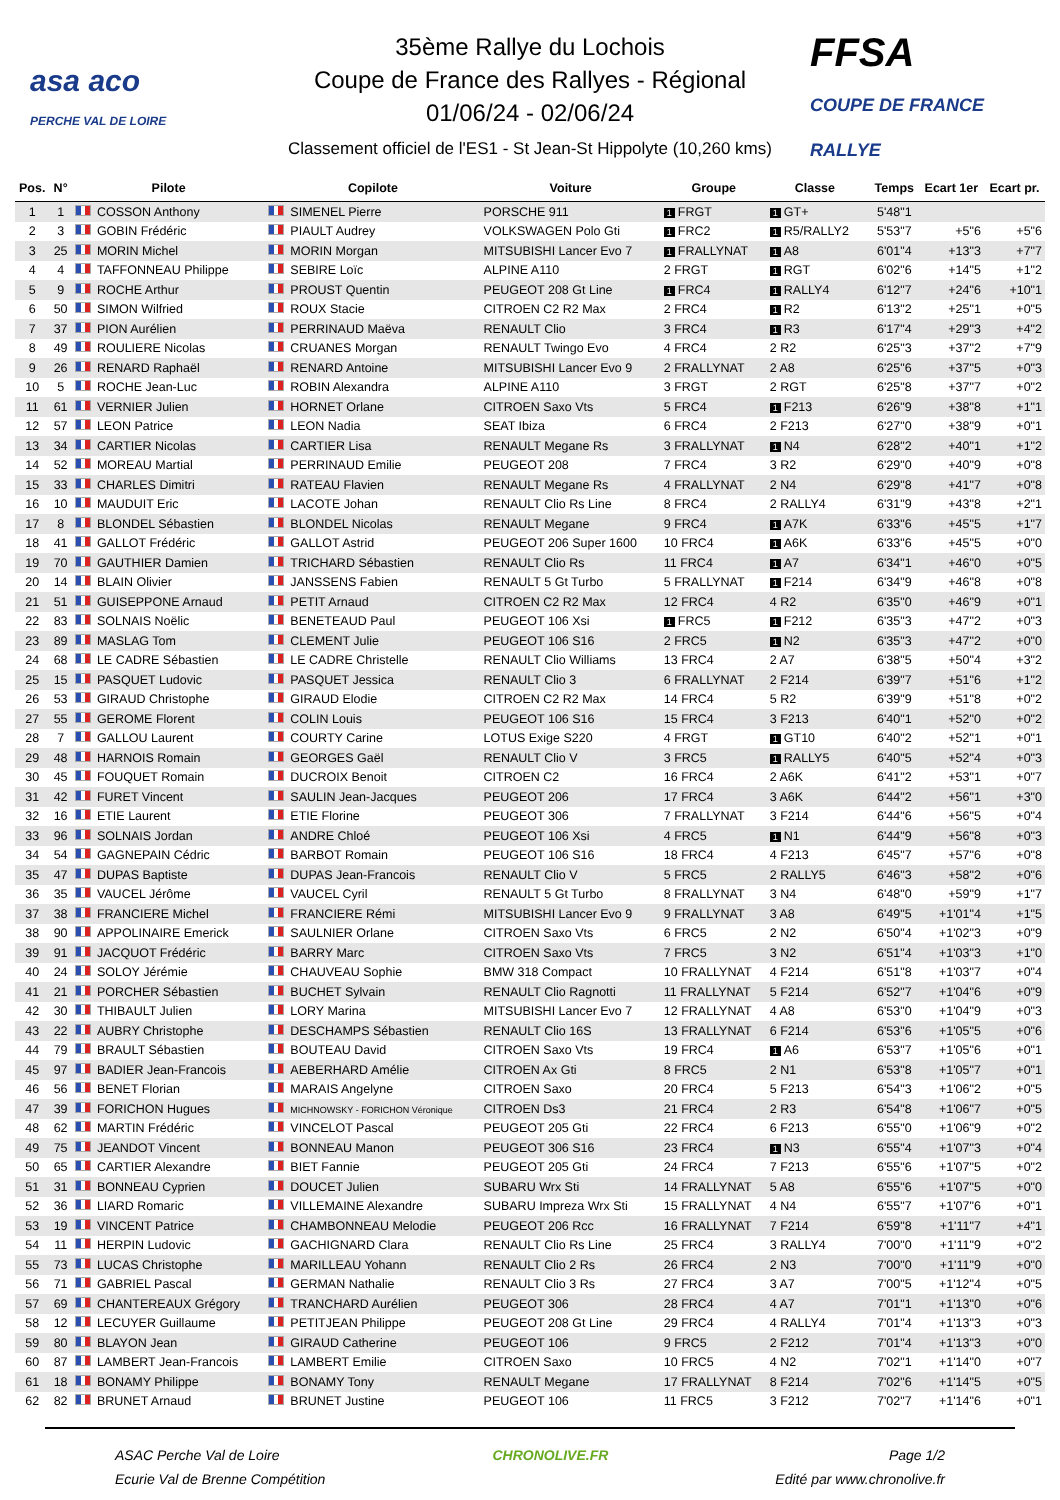asa aco
PERCHE VAL DE LOIRE
35ème Rallye du Lochois
Coupe de France des Rallyes - Régional
01/06/24 - 02/06/24
Classement officiel de l'ES1 - St Jean-St Hippolyte (10,260 kms)
FFSA
COUPE DE FRANCE RALLYE
| Pos. | N° | Pilote | Copilote | Voiture | Groupe | Classe | | Temps | Ecart 1er | Ecart pr. |
| --- | --- | --- | --- | --- | --- | --- | --- | --- | --- | --- |
| 1 | 1 | COSSON Anthony | SIMENEL Pierre | PORSCHE 911 | 1 FRGT | 1 GT+ | | 5'48"1 | | |
| 2 | 3 | GOBIN Frédéric | PIAULT Audrey | VOLKSWAGEN Polo Gti | 1 FRC2 | 1 R5/RALLY2 | | 5'53"7 | +5"6 | +5"6 |
| 3 | 25 | MORIN Michel | MORIN Morgan | MITSUBISHI Lancer Evo 7 | 1 FRALLYNAT | 1 A8 | | 6'01"4 | +13"3 | +7"7 |
| 4 | 4 | TAFFONNEAU Philippe | SEBIRE Loïc | ALPINE A110 | 2 FRGT | 1 RGT | | 6'02"6 | +14"5 | +1"2 |
| 5 | 9 | ROCHE Arthur | PROUST Quentin | PEUGEOT 208 Gt Line | 1 FRC4 | 1 RALLY4 | | 6'12"7 | +24"6 | +10"1 |
| 6 | 50 | SIMON Wilfried | ROUX Stacie | CITROEN C2 R2 Max | 2 FRC4 | 1 R2 | | 6'13"2 | +25"1 | +0"5 |
| 7 | 37 | PION Aurélien | PERRINAUD Maëva | RENAULT Clio | 3 FRC4 | 1 R3 | | 6'17"4 | +29"3 | +4"2 |
| 8 | 49 | ROULIERE Nicolas | CRUANES Morgan | RENAULT Twingo Evo | 4 FRC4 | 2 R2 | | 6'25"3 | +37"2 | +7"9 |
| 9 | 26 | RENARD Raphaël | RENARD Antoine | MITSUBISHI Lancer Evo 9 | 2 FRALLYNAT | 2 A8 | | 6'25"6 | +37"5 | +0"3 |
| 10 | 5 | ROCHE Jean-Luc | ROBIN Alexandra | ALPINE A110 | 3 FRGT | 2 RGT | | 6'25"8 | +37"7 | +0"2 |
| 11 | 61 | VERNIER Julien | HORNET Orlane | CITROEN Saxo Vts | 5 FRC4 | 1 F213 | | 6'26"9 | +38"8 | +1"1 |
| 12 | 57 | LEON Patrice | LEON Nadia | SEAT Ibiza | 6 FRC4 | 2 F213 | | 6'27"0 | +38"9 | +0"1 |
| 13 | 34 | CARTIER Nicolas | CARTIER Lisa | RENAULT Megane Rs | 3 FRALLYNAT | 1 N4 | | 6'28"2 | +40"1 | +1"2 |
| 14 | 52 | MOREAU Martial | PERRINAUD Emilie | PEUGEOT 208 | 7 FRC4 | 3 R2 | | 6'29"0 | +40"9 | +0"8 |
| 15 | 33 | CHARLES Dimitri | RATEAU Flavien | RENAULT Megane Rs | 4 FRALLYNAT | 2 N4 | | 6'29"8 | +41"7 | +0"8 |
| 16 | 10 | MAUDUIT Eric | LACOTE Johan | RENAULT Clio Rs Line | 8 FRC4 | 2 RALLY4 | | 6'31"9 | +43"8 | +2"1 |
| 17 | 8 | BLONDEL Sébastien | BLONDEL Nicolas | RENAULT Megane | 9 FRC4 | 1 A7K | | 6'33"6 | +45"5 | +1"7 |
| 18 | 41 | GALLOT Frédéric | GALLOT Astrid | PEUGEOT 206 Super 1600 | 10 FRC4 | 1 A6K | | 6'33"6 | +45"5 | +0"0 |
| 19 | 70 | GAUTHIER Damien | TRICHARD Sébastien | RENAULT Clio Rs | 11 FRC4 | 1 A7 | | 6'34"1 | +46"0 | +0"5 |
| 20 | 14 | BLAIN Olivier | JANSSENS Fabien | RENAULT 5 Gt Turbo | 5 FRALLYNAT | 1 F214 | | 6'34"9 | +46"8 | +0"8 |
| 21 | 51 | GUISEPPONE Arnaud | PETIT Arnaud | CITROEN C2 R2 Max | 12 FRC4 | 4 R2 | | 6'35"0 | +46"9 | +0"1 |
| 22 | 83 | SOLNAIS Noëlic | BENETEAUD Paul | PEUGEOT 106 Xsi | 1 FRC5 | 1 F212 | | 6'35"3 | +47"2 | +0"3 |
| 23 | 89 | MASLAG Tom | CLEMENT Julie | PEUGEOT 106 S16 | 2 FRC5 | 1 N2 | | 6'35"3 | +47"2 | +0"0 |
| 24 | 68 | LE CADRE Sébastien | LE CADRE Christelle | RENAULT Clio Williams | 13 FRC4 | 2 A7 | | 6'38"5 | +50"4 | +3"2 |
| 25 | 15 | PASQUET Ludovic | PASQUET Jessica | RENAULT Clio 3 | 6 FRALLYNAT | 2 F214 | | 6'39"7 | +51"6 | +1"2 |
| 26 | 53 | GIRAUD Christophe | GIRAUD Elodie | CITROEN C2 R2 Max | 14 FRC4 | 5 R2 | | 6'39"9 | +51"8 | +0"2 |
| 27 | 55 | GEROME Florent | COLIN Louis | PEUGEOT 106 S16 | 15 FRC4 | 3 F213 | | 6'40"1 | +52"0 | +0"2 |
| 28 | 7 | GALLOU Laurent | COURTY Carine | LOTUS Exige S220 | 4 FRGT | 1 GT10 | | 6'40"2 | +52"1 | +0"1 |
| 29 | 48 | HARNOIS Romain | GEORGES Gaël | RENAULT Clio V | 3 FRC5 | 1 RALLY5 | | 6'40"5 | +52"4 | +0"3 |
| 30 | 45 | FOUQUET Romain | DUCROIX Benoit | CITROEN C2 | 16 FRC4 | 2 A6K | | 6'41"2 | +53"1 | +0"7 |
| 31 | 42 | FURET Vincent | SAULIN Jean-Jacques | PEUGEOT 206 | 17 FRC4 | 3 A6K | | 6'44"2 | +56"1 | +3"0 |
| 32 | 16 | ETIE Laurent | ETIE Florine | PEUGEOT 306 | 7 FRALLYNAT | 3 F214 | | 6'44"6 | +56"5 | +0"4 |
| 33 | 96 | SOLNAIS Jordan | ANDRE Chloé | PEUGEOT 106 Xsi | 4 FRC5 | 1 N1 | | 6'44"9 | +56"8 | +0"3 |
| 34 | 54 | GAGNEPAIN Cédric | BARBOT Romain | PEUGEOT 106 S16 | 18 FRC4 | 4 F213 | | 6'45"7 | +57"6 | +0"8 |
| 35 | 47 | DUPAS Baptiste | DUPAS Jean-Francois | RENAULT Clio V | 5 FRC5 | 2 RALLY5 | | 6'46"3 | +58"2 | +0"6 |
| 36 | 35 | VAUCEL Jérôme | VAUCEL Cyril | RENAULT 5 Gt Turbo | 8 FRALLYNAT | 3 N4 | | 6'48"0 | +59"9 | +1"7 |
| 37 | 38 | FRANCIERE Michel | FRANCIERE Rémi | MITSUBISHI Lancer Evo 9 | 9 FRALLYNAT | 3 A8 | | 6'49"5 | +1'01"4 | +1"5 |
| 38 | 90 | APPOLINAIRE Emerick | SAULNIER Orlane | CITROEN Saxo Vts | 6 FRC5 | 2 N2 | | 6'50"4 | +1'02"3 | +0"9 |
| 39 | 91 | JACQUOT Frédéric | BARRY Marc | CITROEN Saxo Vts | 7 FRC5 | 3 N2 | | 6'51"4 | +1'03"3 | +1"0 |
| 40 | 24 | SOLOY Jérémie | CHAUVEAU Sophie | BMW 318 Compact | 10 FRALLYNAT | 4 F214 | | 6'51"8 | +1'03"7 | +0"4 |
| 41 | 21 | PORCHER Sébastien | BUCHET Sylvain | RENAULT Clio Ragnotti | 11 FRALLYNAT | 5 F214 | | 6'52"7 | +1'04"6 | +0"9 |
| 42 | 30 | THIBAULT Julien | LORY Marina | MITSUBISHI Lancer Evo 7 | 12 FRALLYNAT | 4 A8 | | 6'53"0 | +1'04"9 | +0"3 |
| 43 | 22 | AUBRY Christophe | DESCHAMPS Sébastien | RENAULT Clio 16S | 13 FRALLYNAT | 6 F214 | | 6'53"6 | +1'05"5 | +0"6 |
| 44 | 79 | BRAULT Sébastien | BOUTEAU David | CITROEN Saxo Vts | 19 FRC4 | 1 A6 | | 6'53"7 | +1'05"6 | +0"1 |
| 45 | 97 | BADIER Jean-Francois | AEBERHARD Amélie | CITROEN Ax Gti | 8 FRC5 | 2 N1 | | 6'53"8 | +1'05"7 | +0"1 |
| 46 | 56 | BENET Florian | MARAIS Angelyne | CITROEN Saxo | 20 FRC4 | 5 F213 | | 6'54"3 | +1'06"2 | +0"5 |
| 47 | 39 | FORICHON Hugues | MICHNOWSKY - FORICHON Véronique | CITROEN Ds3 | 21 FRC4 | 2 R3 | | 6'54"8 | +1'06"7 | +0"5 |
| 48 | 62 | MARTIN Frédéric | VINCELOT Pascal | PEUGEOT 205 Gti | 22 FRC4 | 6 F213 | | 6'55"0 | +1'06"9 | +0"2 |
| 49 | 75 | JEANDOT Vincent | BONNEAU Manon | PEUGEOT 306 S16 | 23 FRC4 | 1 N3 | | 6'55"4 | +1'07"3 | +0"4 |
| 50 | 65 | CARTIER Alexandre | BIET Fannie | PEUGEOT 205 Gti | 24 FRC4 | 7 F213 | | 6'55"6 | +1'07"5 | +0"2 |
| 51 | 31 | BONNEAU Cyprien | DOUCET Julien | SUBARU Wrx Sti | 14 FRALLYNAT | 5 A8 | | 6'55"6 | +1'07"5 | +0"0 |
| 52 | 36 | LIARD Romaric | VILLEMAINE Alexandre | SUBARU Impreza Wrx Sti | 15 FRALLYNAT | 4 N4 | | 6'55"7 | +1'07"6 | +0"1 |
| 53 | 19 | VINCENT Patrice | CHAMBONNEAU Melodie | PEUGEOT 206 Rcc | 16 FRALLYNAT | 7 F214 | | 6'59"8 | +1'11"7 | +4"1 |
| 54 | 11 | HERPIN Ludovic | GACHIGNARD Clara | RENAULT Clio Rs Line | 25 FRC4 | 3 RALLY4 | | 7'00"0 | +1'11"9 | +0"2 |
| 55 | 73 | LUCAS Christophe | MARILLEAU Yohann | RENAULT Clio 2 Rs | 26 FRC4 | 2 N3 | | 7'00"0 | +1'11"9 | +0"0 |
| 56 | 71 | GABRIEL Pascal | GERMAN Nathalie | RENAULT Clio 3 Rs | 27 FRC4 | 3 A7 | | 7'00"5 | +1'12"4 | +0"5 |
| 57 | 69 | CHANTEREAUX Grégory | TRANCHARD Aurélien | PEUGEOT 306 | 28 FRC4 | 4 A7 | | 7'01"1 | +1'13"0 | +0"6 |
| 58 | 12 | LECUYER Guillaume | PETITJEAN Philippe | PEUGEOT 208 Gt Line | 29 FRC4 | 4 RALLY4 | | 7'01"4 | +1'13"3 | +0"3 |
| 59 | 80 | BLAYON Jean | GIRAUD Catherine | PEUGEOT 106 | 9 FRC5 | 2 F212 | | 7'01"4 | +1'13"3 | +0"0 |
| 60 | 87 | LAMBERT Jean-Francois | LAMBERT Emilie | CITROEN Saxo | 10 FRC5 | 4 N2 | | 7'02"1 | +1'14"0 | +0"7 |
| 61 | 18 | BONAMY Philippe | BONAMY Tony | RENAULT Megane | 17 FRALLYNAT | 8 F214 | | 7'02"6 | +1'14"5 | +0"5 |
| 62 | 82 | BRUNET Arnaud | BRUNET Justine | PEUGEOT 106 | 11 FRC5 | 3 F212 | | 7'02"7 | +1'14"6 | +0"1 |
ASAC Perche Val de Loire
Ecurie Val de Brenne Compétition
CHRONOLIVE.FR Page 1/2
Edité par www.chronolive.fr